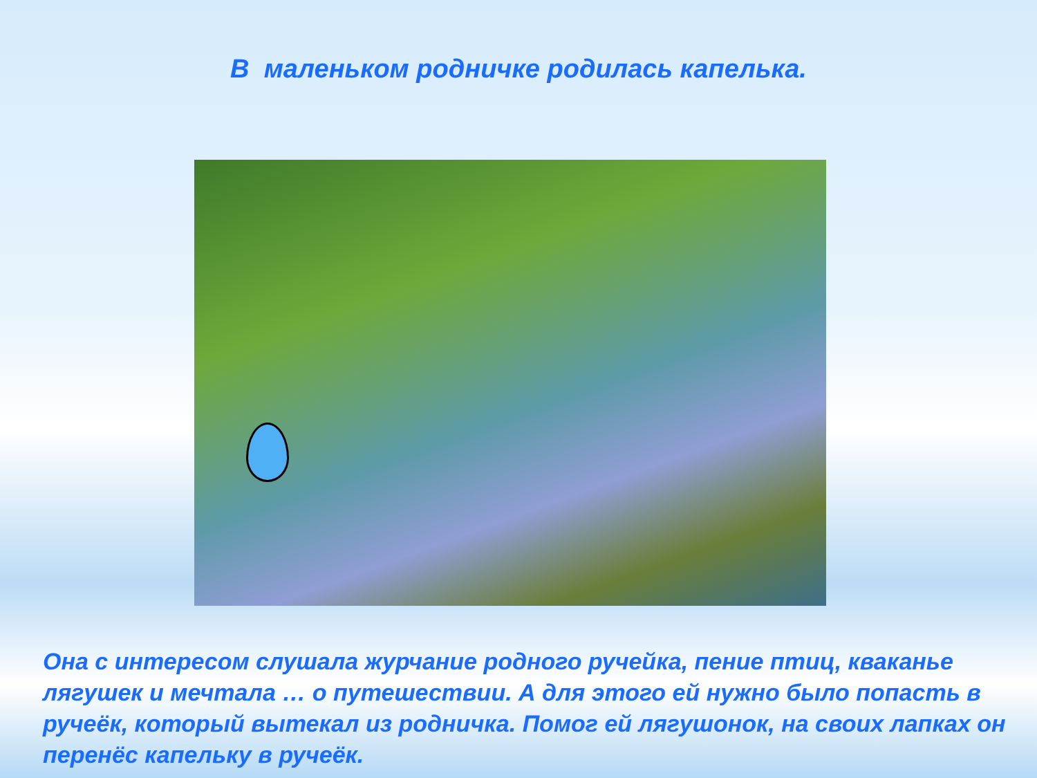В маленьком родничке родилась капелька.
Она с интересом слушала журчание родного ручейка, пение птиц, кваканье лягушек и мечтала … о путешествии. А для этого ей нужно было попасть в ручеёк, который вытекал из родничка. Помог ей лягушонок, на своих лапках он перенёс капельку в ручеёк.